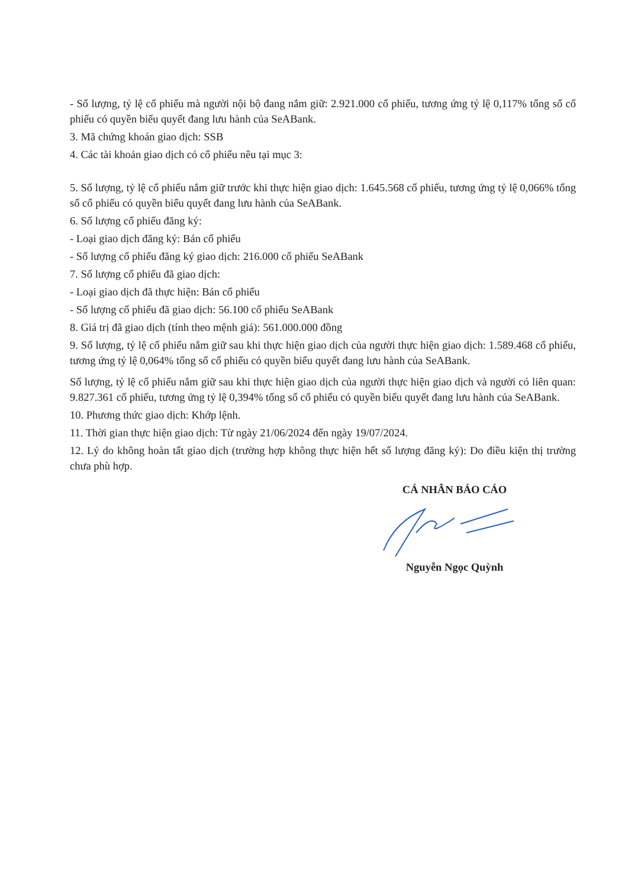- Số lượng, tỷ lệ cổ phiếu mà người nội bộ đang nắm giữ: 2.921.000 cổ phiếu, tương ứng tỷ lệ 0,117% tổng số cổ phiếu có quyền biểu quyết đang lưu hành của SeABank.
3. Mã chứng khoán giao dịch: SSB
4. Các tài khoản giao dịch có cổ phiếu nêu tại mục 3:
5. Số lượng, tỷ lệ cổ phiếu nắm giữ trước khi thực hiện giao dịch: 1.645.568 cổ phiếu, tương ứng tỷ lệ 0,066% tổng số cổ phiếu có quyền biểu quyết đang lưu hành của SeABank.
6. Số lượng cổ phiếu đăng ký:
- Loại giao dịch đăng ký: Bán cổ phiếu
- Số lượng cổ phiếu đăng ký giao dịch: 216.000 cổ phiếu SeABank
7. Số lượng cổ phiếu đã giao dịch:
- Loại giao dịch đã thực hiện: Bán cổ phiếu
- Số lượng cổ phiếu đã giao dịch: 56.100 cổ phiếu SeABank
8. Giá trị đã giao dịch (tính theo mệnh giá): 561.000.000 đồng
9. Số lượng, tỷ lệ cổ phiếu nắm giữ sau khi thực hiện giao dịch của người thực hiện giao dịch: 1.589.468 cổ phiếu, tương ứng tỷ lệ 0,064% tổng số cổ phiếu có quyền biểu quyết đang lưu hành của SeABank.
Số lượng, tỷ lệ cổ phiếu nắm giữ sau khi thực hiện giao dịch của người thực hiện giao dịch và người có liên quan: 9.827.361 cổ phiếu, tương ứng tỷ lệ 0,394% tổng số cổ phiếu có quyền biểu quyết đang lưu hành của SeABank.
10. Phương thức giao dịch: Khớp lệnh.
11. Thời gian thực hiện giao dịch: Từ ngày 21/06/2024 đến ngày 19/07/2024.
12. Lý do không hoàn tất giao dịch (trường hợp không thực hiện hết số lượng đăng ký): Do điều kiện thị trường chưa phù hợp.
CÁ NHÂN BÁO CÁO
Nguyễn Ngọc Quỳnh